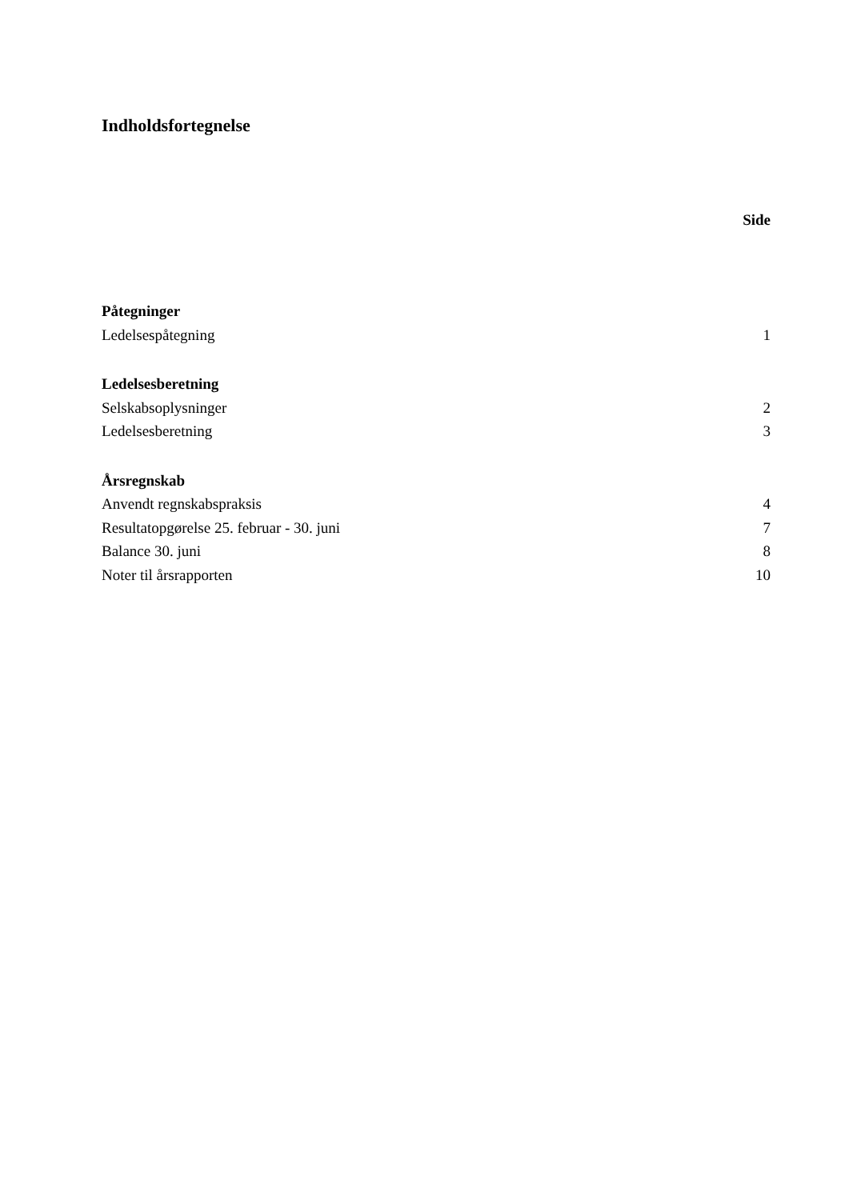Indholdsfortegnelse
Side
Påtegninger
Ledelsespåtegning 1
Ledelsesberetning
Selskabsoplysninger 2
Ledelsesberetning 3
Årsregnskab
Anvendt regnskabspraksis 4
Resultatopgørelse 25. februar - 30. juni 7
Balance 30. juni 8
Noter til årsrapporten 10